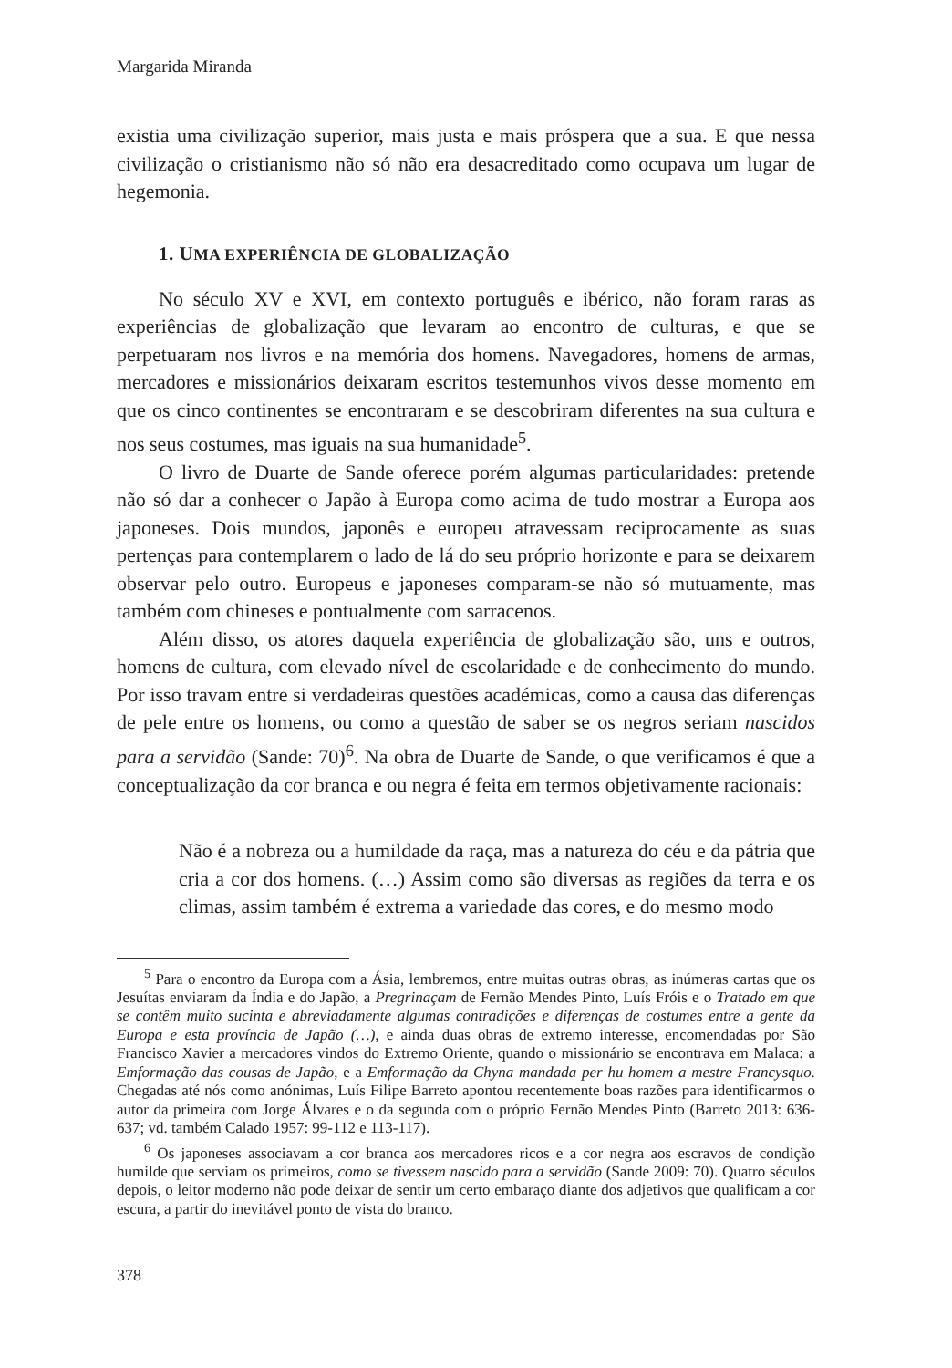Margarida Miranda
existia uma civilização superior, mais justa e mais próspera que a sua. E que nessa civilização o cristianismo não só não era desacreditado como ocupava um lugar de hegemonia.
1. UMA EXPERIÊNCIA DE GLOBALIZAÇÃO
No século XV e XVI, em contexto português e ibérico, não foram raras as experiências de globalização que levaram ao encontro de culturas, e que se perpetuaram nos livros e na memória dos homens. Navegadores, homens de armas, mercadores e missionários deixaram escritos testemunhos vivos desse momento em que os cinco continentes se encontraram e se descobriram diferentes na sua cultura e nos seus costumes, mas iguais na sua humanidade<sup>5</sup>.
O livro de Duarte de Sande oferece porém algumas particularidades: pretende não só dar a conhecer o Japão à Europa como acima de tudo mostrar a Europa aos japoneses. Dois mundos, japonês e europeu atravessam reciprocamente as suas pertenças para contemplarem o lado de lá do seu próprio horizonte e para se deixarem observar pelo outro. Europeus e japoneses comparam-se não só mutuamente, mas também com chineses e pontualmente com sarracenos.
Além disso, os atores daquela experiência de globalização são, uns e outros, homens de cultura, com elevado nível de escolaridade e de conhecimento do mundo. Por isso travam entre si verdadeiras questões académicas, como a causa das diferenças de pele entre os homens, ou como a questão de saber se os negros seriam nascidos para a servidão (Sande: 70)<sup>6</sup>. Na obra de Duarte de Sande, o que verificamos é que a conceptualização da cor branca e ou negra é feita em termos objetivamente racionais:
Não é a nobreza ou a humildade da raça, mas a natureza do céu e da pátria que cria a cor dos homens. (…) Assim como são diversas as regiões da terra e os climas, assim também é extrema a variedade das cores, e do mesmo modo
<sup>5</sup> Para o encontro da Europa com a Ásia, lembremos, entre muitas outras obras, as inúmeras cartas que os Jesuítas enviaram da Índia e do Japão, a Pregrinaçam de Fernão Mendes Pinto, Luís Fróis e o Tratado em que se contêm muito sucinta e abreviadamente algumas contradições e diferenças de costumes entre a gente da Europa e esta província de Japão (…), e ainda duas obras de extremo interesse, encomendadas por São Francisco Xavier a mercadores vindos do Extremo Oriente, quando o missionário se encontrava em Malaca: a Emformação das cousas de Japão, e a Emformação da Chyna mandada per hu homem a mestre Francysquo. Chegadas até nós como anónimas, Luís Filipe Barreto apontou recentemente boas razões para identificarmos o autor da primeira com Jorge Álvares e o da segunda com o próprio Fernão Mendes Pinto (Barreto 2013: 636-637; vd. também Calado 1957: 99-112 e 113-117).
<sup>6</sup> Os japoneses associavam a cor branca aos mercadores ricos e a cor negra aos escravos de condição humilde que serviam os primeiros, como se tivessem nascido para a servidão (Sande 2009: 70). Quatro séculos depois, o leitor moderno não pode deixar de sentir um certo embaraço diante dos adjetivos que qualificam a cor escura, a partir do inevitável ponto de vista do branco.
378